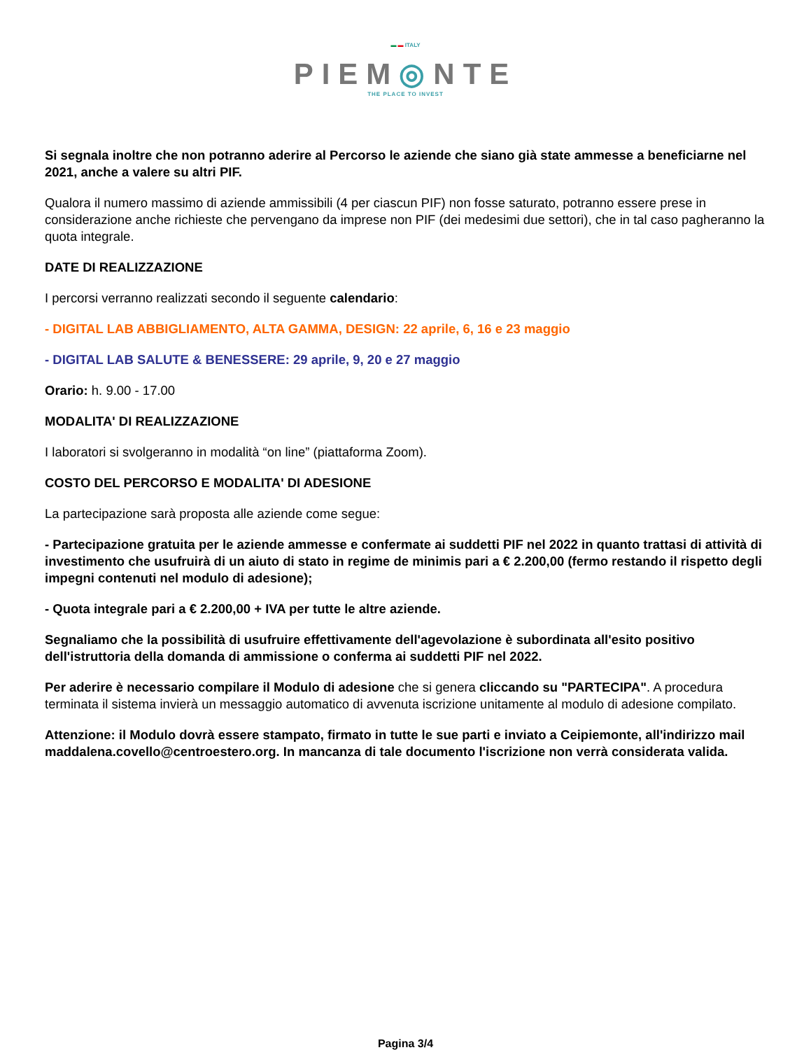▬ ▬ ITALY
PIEM◎NTE
THE PLACE TO INVEST
Si segnala inoltre che non potranno aderire al Percorso le aziende che siano già state ammesse a beneficiarne nel 2021, anche a valere su altri PIF.
Qualora il numero massimo di aziende ammissibili (4 per ciascun PIF) non fosse saturato, potranno essere prese in considerazione anche richieste che pervengano da imprese non PIF (dei medesimi due settori), che in tal caso pagheranno la quota integrale.
DATE DI REALIZZAZIONE
I percorsi verranno realizzati secondo il seguente calendario:
- DIGITAL LAB ABBIGLIAMENTO, ALTA GAMMA, DESIGN: 22 aprile, 6, 16 e 23 maggio
- DIGITAL LAB SALUTE & BENESSERE: 29 aprile, 9, 20 e 27 maggio
Orario: h. 9.00 - 17.00
MODALITA' DI REALIZZAZIONE
I laboratori si svolgeranno in modalità “on line” (piattaforma Zoom).
COSTO DEL PERCORSO E MODALITA' DI ADESIONE
La partecipazione sarà proposta alle aziende come segue:
- Partecipazione gratuita per le aziende ammesse e confermate ai suddetti PIF nel 2022 in quanto trattasi di attività di investimento che usufruirà di un aiuto di stato in regime de minimis pari a € 2.200,00 (fermo restando il rispetto degli impegni contenuti nel modulo di adesione);
- Quota integrale pari a € 2.200,00 + IVA per tutte le altre aziende.
Segnaliamo che la possibilità di usufruire effettivamente dell'agevolazione è subordinata all'esito positivo dell'istruttoria della domanda di ammissione o conferma ai suddetti PIF nel 2022.
Per aderire è necessario compilare il Modulo di adesione che si genera cliccando su "PARTECIPA". A procedura terminata il sistema invierà un messaggio automatico di avvenuta iscrizione unitamente al modulo di adesione compilato.
Attenzione: il Modulo dovrà essere stampato, firmato in tutte le sue parti e inviato a Ceipiemonte, all'indirizzo mail maddalena.covello@centroestero.org. In mancanza di tale documento l'iscrizione non verrà considerata valida.
Pagina 3/4